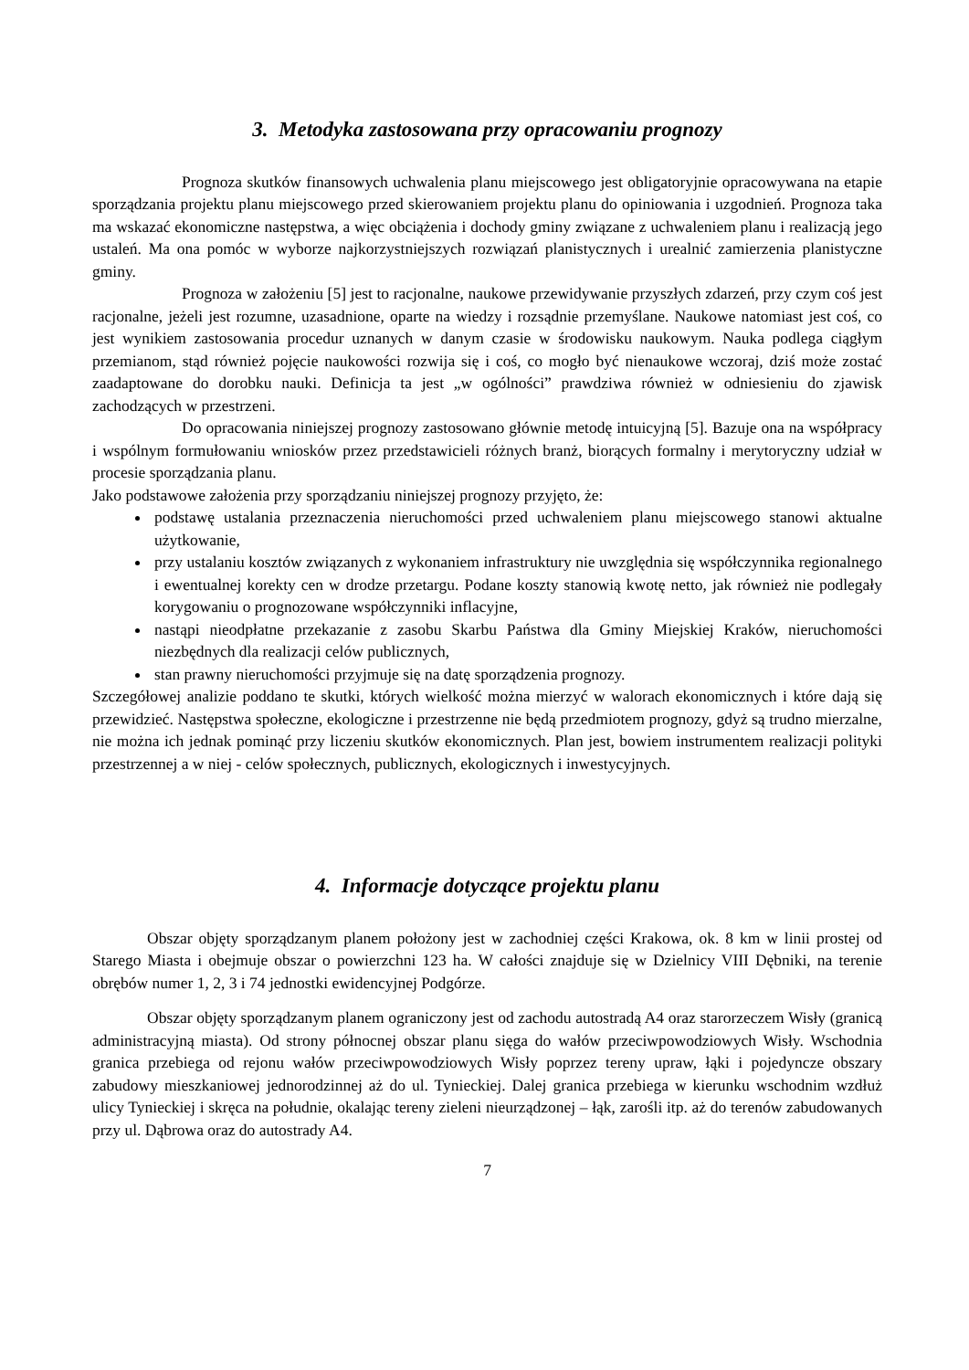3. Metodyka zastosowana przy opracowaniu prognozy
Prognoza skutków finansowych uchwalenia planu miejscowego jest obligatoryjnie opracowywana na etapie sporządzania projektu planu miejscowego przed skierowaniem projektu planu do opiniowania i uzgodnień. Prognoza taka ma wskazać ekonomiczne następstwa, a więc obciążenia i dochody gminy związane z uchwaleniem planu i realizacją jego ustaleń. Ma ona pomóc w wyborze najkorzystniejszych rozwiązań planistycznych i urealnić zamierzenia planistyczne gminy.
Prognoza w założeniu [5] jest to racjonalne, naukowe przewidywanie przyszłych zdarzeń, przy czym coś jest racjonalne, jeżeli jest rozumne, uzasadnione, oparte na wiedzy i rozsądnie przemyślane. Naukowe natomiast jest coś, co jest wynikiem zastosowania procedur uznanych w danym czasie w środowisku naukowym. Nauka podlega ciągłym przemianom, stąd również pojęcie naukowości rozwija się i coś, co mogło być nienaukowe wczoraj, dziś może zostać zaadaptowane do dorobku nauki. Definicja ta jest „w ogólności” prawdziwa również w odniesieniu do zjawisk zachodzących w przestrzeni.
Do opracowania niniejszej prognozy zastosowano głównie metodę intuicyjną [5]. Bazuje ona na współpracy i wspólnym formułowaniu wniosków przez przedstawicieli różnych branż, biorących formalny i merytoryczny udział w procesie sporządzania planu.
Jako podstawowe założenia przy sporządzaniu niniejszej prognozy przyjęto, że:
podstawę ustalania przeznaczenia nieruchomości przed uchwaleniem planu miejscowego stanowi aktualne użytkowanie,
przy ustalaniu kosztów związanych z wykonaniem infrastruktury nie uwzględnia się współczynnika regionalnego i ewentualnej korekty cen w drodze przetargu. Podane koszty stanowią kwotę netto, jak również nie podlegały korygowaniu o prognozowane współczynniki inflacyjne,
nastąpi nieodpłatne przekazanie z zasobu Skarbu Państwa dla Gminy Miejskiej Kraków, nieruchomości niezbędnych dla realizacji celów publicznych,
stan prawny nieruchomości przyjmuje się na datę sporządzenia prognozy.
Szczegółowej analizie poddano te skutki, których wielkość można mierzyć w walorach ekonomicznych i które dają się przewidzieć. Następstwa społeczne, ekologiczne i przestrzenne nie będą przedmiotem prognozy, gdyż są trudno mierzalne, nie można ich jednak pominąć przy liczeniu skutków ekonomicznych. Plan jest, bowiem instrumentem realizacji polityki przestrzennej a w niej - celów społecznych, publicznych, ekologicznych i inwestycyjnych.
4. Informacje dotyczące projektu planu
Obszar objęty sporządzanym planem położony jest w zachodniej części Krakowa, ok. 8 km w linii prostej od Starego Miasta i obejmuje obszar o powierzchni 123 ha. W całości znajduje się w Dzielnicy VIII Dębniki, na terenie obrębów numer 1, 2, 3 i 74 jednostki ewidencyjnej Podgórze.
Obszar objęty sporządzanym planem ograniczony jest od zachodu autostradą A4 oraz starorzeczem Wisły (granicą administracyjną miasta). Od strony północnej obszar planu sięga do wałów przeciwpowodziowych Wisły. Wschodnia granica przebiega od rejonu wałów przeciwpowodziowych Wisły poprzez tereny upraw, łąki i pojedyncze obszary zabudowy mieszkaniowej jednorodzinnej aż do ul. Tynieckiej. Dalej granica przebiega w kierunku wschodnim wzdłuż ulicy Tynieckiej i skręca na południe, okalając tereny zieleni nieurządzonej – łąk, zarośli itp. aż do terenów zabudowanych przy ul. Dąbrowa oraz do autostrady A4.
7